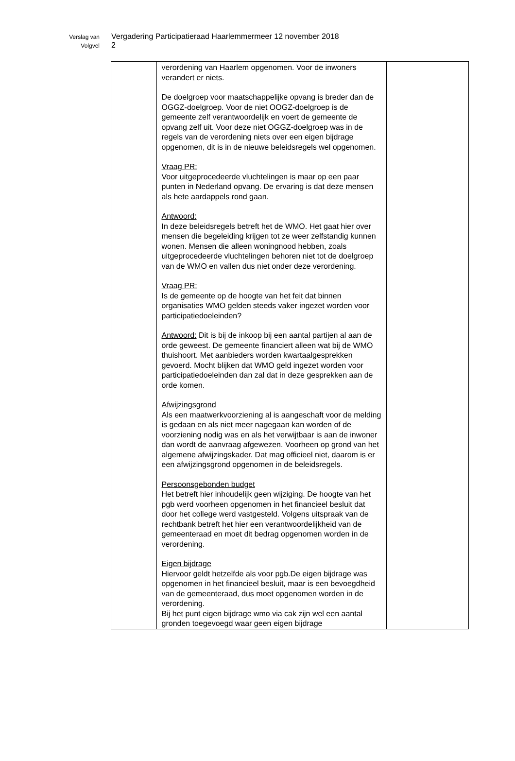Verslag van
Vergadering Participatieraad Haarlemmermeer 12 november 2018
Volgvel
2
| | verordening van Haarlem opgenomen. Voor de inwoners verandert er niets. De doelgroep voor maatschappelijke opvang is breder dan de OGGZ-doelgroep. Voor de niet OOGZ-doelgroep is de gemeente zelf verantwoordelijk en voert de gemeente de opvang zelf uit. Voor deze niet OGGZ-doelgroep was in de regels van de verordening niets over een eigen bijdrage opgenomen, dit is in de nieuwe beleidsregels wel opgenomen. Vraag PR: Voor uitgeprocedeerde vluchtelingen is maar op een paar punten in Nederland opvang. De ervaring is dat deze mensen als hete aardappels rond gaan. Antwoord: In deze beleidsregels betreft het de WMO. Het gaat hier over mensen die begeleiding krijgen tot ze weer zelfstandig kunnen wonen. Mensen die alleen woningnood hebben, zoals uitgeprocedeerde vluchtelingen behoren niet tot de doelgroep van de WMO en vallen dus niet onder deze verordening. Vraag PR: Is de gemeente op de hoogte van het feit dat binnen organisaties WMO gelden steeds vaker ingezet worden voor participatiedoeleinden? Antwoord: Dit is bij de inkoop bij een aantal partijen al aan de orde geweest. De gemeente financiert alleen wat bij de WMO thuishoort. Met aanbieders worden kwartaalgesprekken gevoerd. Mocht blijken dat WMO geld ingezet worden voor participatiedoeleinden dan zal dat in deze gesprekken aan de orde komen. Afwijzingsgrond Als een maatwerkvoorziening al is aangeschaft voor de melding is gedaan en als niet meer nagegaan kan worden of de voorziening nodig was en als het verwijtbaar is aan de inwoner dan wordt de aanvraag afgewezen. Voorheen op grond van het algemene afwijzingskader. Dat mag officieel niet, daarom is er een afwijzingsgrond opgenomen in de beleidsregels. Persoonsgebonden budget Het betreft hier inhoudelijk geen wijziging. De hoogte van het pgb werd voorheen opgenomen in het financieel besluit dat door het college werd vastgesteld. Volgens uitspraak van de rechtbank betreft het hier een verantwoordelijkheid van de gemeenteraad en moet dit bedrag opgenomen worden in de verordening. Eigen bijdrage Hiervoor geldt hetzelfde als voor pgb.De eigen bijdrage was opgenomen in het financieel besluit, maar is een bevoegdheid van de gemeenteraad, dus moet opgenomen worden in de verordening. Bij het punt eigen bijdrage wmo via cak zijn wel een aantal gronden toegevoegd waar geen eigen bijdrage | |